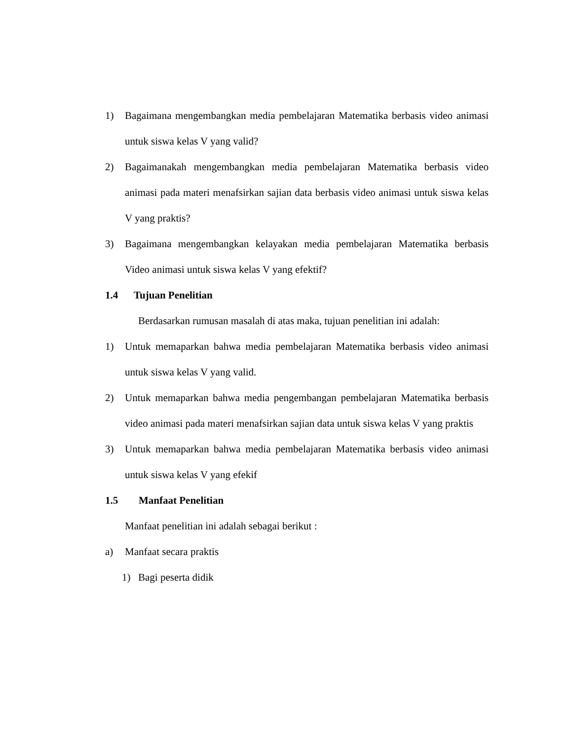1) Bagaimana mengembangkan media pembelajaran Matematika berbasis video animasi untuk siswa kelas V yang valid?
2) Bagaimanakah mengembangkan media pembelajaran Matematika berbasis video animasi pada materi menafsirkan sajian data berbasis video animasi untuk siswa kelas V yang praktis?
3) Bagaimana mengembangkan kelayakan media pembelajaran Matematika berbasis Video animasi untuk siswa kelas V yang efektif?
1.4 Tujuan Penelitian
Berdasarkan rumusan masalah di atas maka, tujuan penelitian ini adalah:
1) Untuk memaparkan bahwa media pembelajaran Matematika berbasis video animasi untuk siswa kelas V yang valid.
2) Untuk memaparkan bahwa media pengembangan pembelajaran Matematika berbasis video animasi pada materi menafsirkan sajian data untuk siswa kelas V yang praktis
3) Untuk memaparkan bahwa media pembelajaran Matematika berbasis video animasi untuk siswa kelas V yang efekif
1.5 Manfaat Penelitian
Manfaat penelitian ini adalah sebagai berikut :
a) Manfaat secara praktis
1) Bagi peserta didik